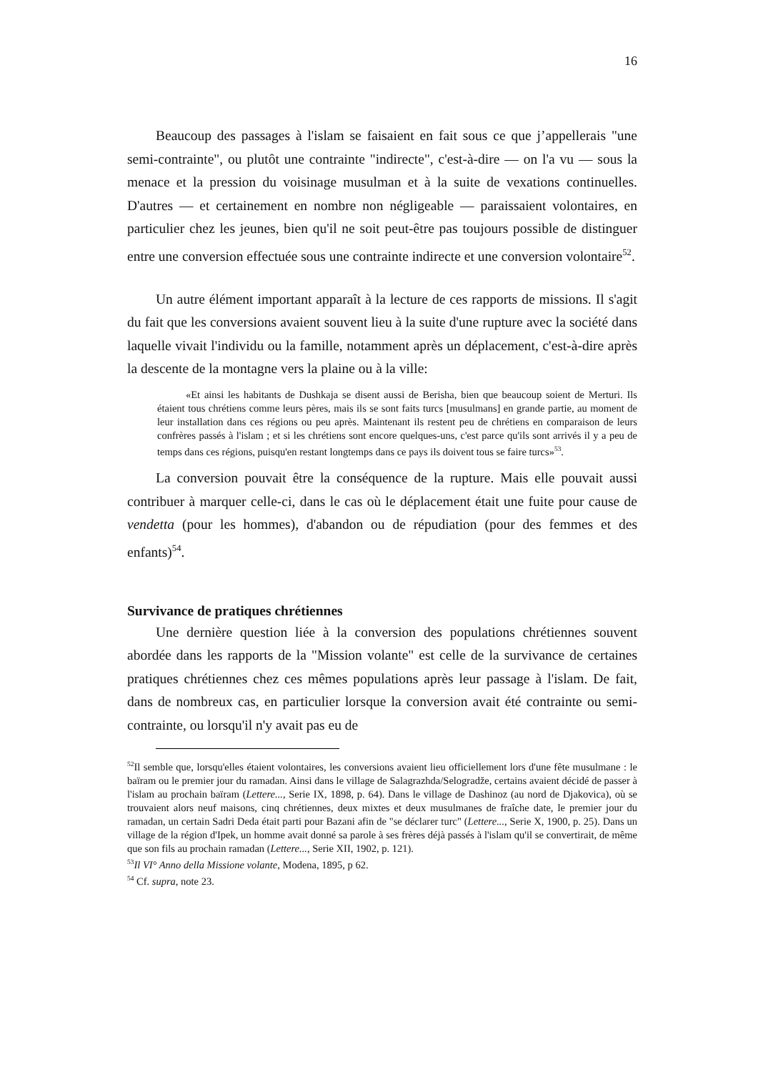16
Beaucoup des passages à l'islam se faisaient en fait sous ce que j’appellerais "une semi-contrainte", ou plutôt une contrainte "indirecte", c'est-à-dire — on l'a vu — sous la menace et la pression du voisinage musulman et à la suite de vexations continuelles. D'autres — et certainement en nombre non négligeable — paraissaient volontaires, en particulier chez les jeunes, bien qu'il ne soit peut-être pas toujours possible de distinguer entre une conversion effectuée sous une contrainte indirecte et une conversion volontaire<sup>52</sup>.
Un autre élément important apparaît à la lecture de ces rapports de missions. Il s'agit du fait que les conversions avaient souvent lieu à la suite d'une rupture avec la société dans laquelle vivait l'individu ou la famille, notamment après un déplacement, c'est-à-dire après la descente de la montagne vers la plaine ou à la ville:
«Et ainsi les habitants de Dushkaja se disent aussi de Berisha, bien que beaucoup soient de Merturi. Ils étaient tous chrétiens comme leurs pères, mais ils se sont faits turcs [musulmans] en grande partie, au moment de leur installation dans ces régions ou peu après. Maintenant ils restent peu de chrétiens en comparaison de leurs confrères passés à l'islam ; et si les chrétiens sont encore quelques-uns, c'est parce qu'ils sont arrivés il y a peu de temps dans ces régions, puisqu'en restant longtemps dans ce pays ils doivent tous se faire turcs»<sup>53</sup>.
La conversion pouvait être la conséquence de la rupture. Mais elle pouvait aussi contribuer à marquer celle-ci, dans le cas où le déplacement était une fuite pour cause de vendetta (pour les hommes), d'abandon ou de répudiation (pour des femmes et des enfants)<sup>54</sup>.
Survivance de pratiques chrétiennes
Une dernière question liée à la conversion des populations chrétiennes souvent abordée dans les rapports de la "Mission volante" est celle de la survivance de certaines pratiques chrétiennes chez ces mêmes populations après leur passage à l'islam. De fait, dans de nombreux cas, en particulier lorsque la conversion avait été contrainte ou semi-contrainte, ou lorsqu'il n'y avait pas eu de
<sup>52</sup> Il semble que, lorsqu'elles étaient volontaires, les conversions avaient lieu officiellement lors d'une fête musulmane : le baïram ou le premier jour du ramadan. Ainsi dans le village de Salagrazhda/Selogradže, certains avaient décidé de passer à l'islam au prochain baïram (Lettere..., Serie IX, 1898, p. 64). Dans le village de Dashinoz (au nord de Djakovica), où se trouvaient alors neuf maisons, cinq chrétiennes, deux mixtes et deux musulmanes de fraîche date, le premier jour du ramadan, un certain Sadri Deda était parti pour Bazani afin de "se déclarer turc" (Lettere..., Serie X, 1900, p. 25). Dans un village de la région d'Ipek, un homme avait donné sa parole à ses frères déjà passés à l'islam qu'il se convertirait, de même que son fils au prochain ramadan (Lettere..., Serie XII, 1902, p. 121).
<sup>53</sup> Il VI° Anno della Missione volante, Modena, 1895, p 62.
<sup>54</sup> Cf. supra, note 23.